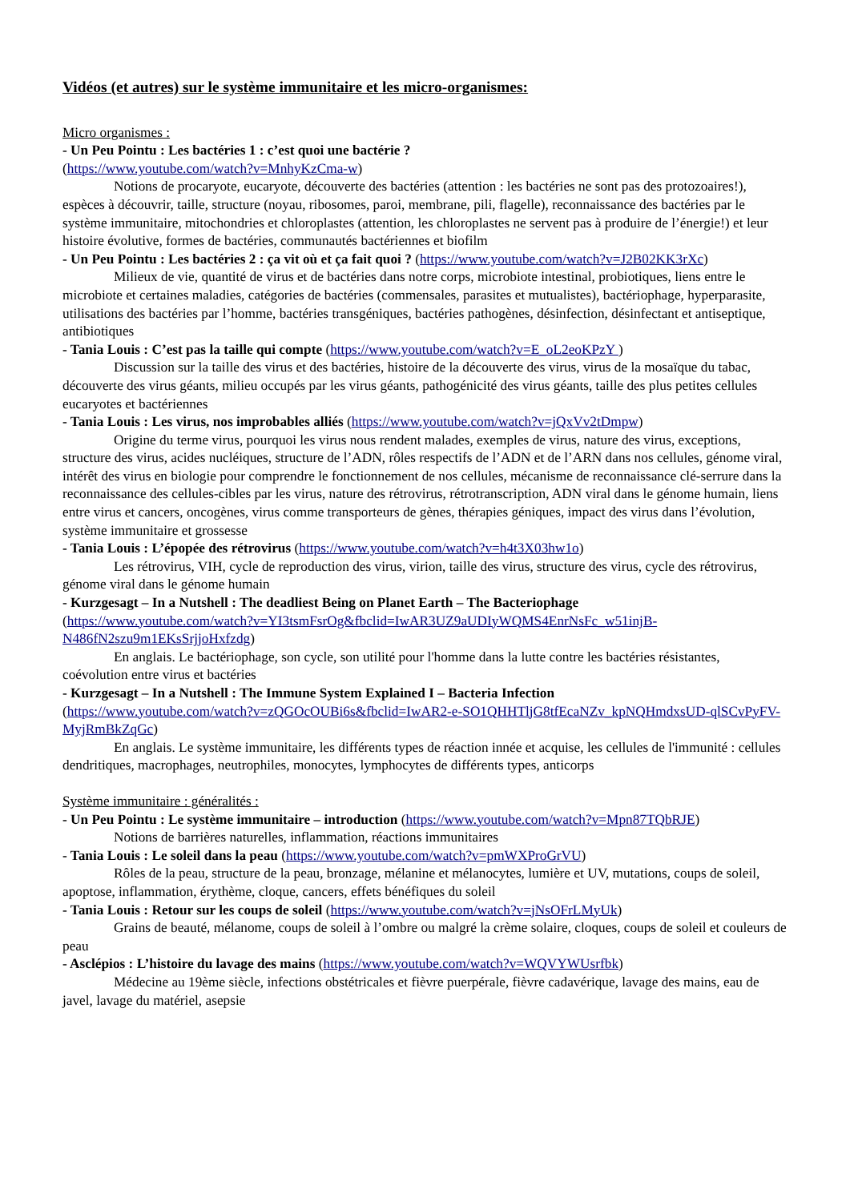Vidéos (et autres) sur le système immunitaire et les micro-organismes:
Micro organismes :
- Un Peu Pointu : Les bactéries 1 : c’est quoi une bactérie ?
(https://www.youtube.com/watch?v=MnhyKzCma-w)
Notions de procaryote, eucaryote, découverte des bactéries (attention : les bactéries ne sont pas des protozoaires!), espèces à découvrir, taille, structure (noyau, ribosomes, paroi, membrane, pili, flagelle), reconnaissance des bactéries par le système immunitaire, mitochondries et chloroplastes (attention, les chloroplastes ne servent pas à produire de l’énergie!) et leur histoire évolutive, formes de bactéries, communautés bactériennes et biofilm
- Un Peu Pointu : Les bactéries 2 : ça vit où et ça fait quoi ? (https://www.youtube.com/watch?v=J2B02KK3rXc)
Milieux de vie, quantité de virus et de bactéries dans notre corps, microbiote intestinal, probiotiques, liens entre le microbiote et certaines maladies, catégories de bactéries (commensales, parasites et mutualistes), bactériophage, hyperparasite, utilisations des bactéries par l’homme, bactéries transgéniques, bactéries pathogènes, désinfection, désinfectant et antiseptique, antibiotiques
- Tania Louis : C’est pas la taille qui compte (https://www.youtube.com/watch?v=E_oL2eoKPzY )
Discussion sur la taille des virus et des bactéries, histoire de la découverte des virus, virus de la mosaïque du tabac, découverte des virus géants, milieu occupés par les virus géants, pathogénicité des virus géants, taille des plus petites cellules eucaryotes et bactériennes
- Tania Louis : Les virus, nos improbables alliés (https://www.youtube.com/watch?v=jQxVv2tDmpw)
Origine du terme virus, pourquoi les virus nous rendent malades, exemples de virus, nature des virus, exceptions, structure des virus, acides nucléiques, structure de l’ADN, rôles respectifs de l’ADN et de l’ARN dans nos cellules, génome viral, intérêt des virus en biologie pour comprendre le fonctionnement de nos cellules, mécanisme de reconnaissance clé-serrure dans la reconnaissance des cellules-cibles par les virus, nature des rétrovirus, rétrotranscription, ADN viral dans le génome humain, liens entre virus et cancers, oncogènes, virus comme transporteurs de gènes, thérapies géniques, impact des virus dans l’évolution, système immunitaire et grossesse
- Tania Louis : L’épopée des rétrovirus (https://www.youtube.com/watch?v=h4t3X03hw1o)
Les rétrovirus, VIH, cycle de reproduction des virus, virion, taille des virus, structure des virus, cycle des rétrovirus, génome viral dans le génome humain
- Kurzgesagt – In a Nutshell : The deadliest Being on Planet Earth – The Bacteriophage
(https://www.youtube.com/watch?v=YI3tsmFsrOg&fbclid=IwAR3UZ9aUDIyWQMS4EnrNsFc_w51injB-N486fN2szu9m1EKsSrjjoHxfzdg)
En anglais. Le bactériophage, son cycle, son utilité pour l'homme dans la lutte contre les bactéries résistantes, coévolution entre virus et bactéries
- Kurzgesagt – In a Nutshell : The Immune System Explained I – Bacteria Infection
(https://www.youtube.com/watch?v=zQGOcOUBi6s&fbclid=IwAR2-e-SO1QHHTljG8tfEcaNZv_kpNQHmdxsUD-qlSCvPyFV-MyjRmBkZqGc)
En anglais. Le système immunitaire, les différents types de réaction innée et acquise, les cellules de l'immunité : cellules dendritiques, macrophages, neutrophiles, monocytes, lymphocytes de différents types, anticorps
Système immunitaire : généralités :
- Un Peu Pointu : Le système immunitaire – introduction (https://www.youtube.com/watch?v=Mpn87TQbRJE)
Notions de barrières naturelles, inflammation, réactions immunitaires
- Tania Louis : Le soleil dans la peau (https://www.youtube.com/watch?v=pmWXProGrVU)
Rôles de la peau, structure de la peau, bronzage, mélanine et mélanocytes, lumière et UV, mutations, coups de soleil, apoptose, inflammation, érythème, cloque, cancers, effets bénéfiques du soleil
- Tania Louis : Retour sur les coups de soleil (https://www.youtube.com/watch?v=jNsOFrLMyUk)
Grains de beauté, mélanome, coups de soleil à l’ombre ou malgré la crème solaire, cloques, coups de soleil et couleurs de peau
- Asclépios : L’histoire du lavage des mains (https://www.youtube.com/watch?v=WQVYWUsrfbk)
Médecine au 19ème siècle, infections obstétricales et fièvre puerpérale, fièvre cadavérique, lavage des mains, eau de javel, lavage du matériel, asepsie